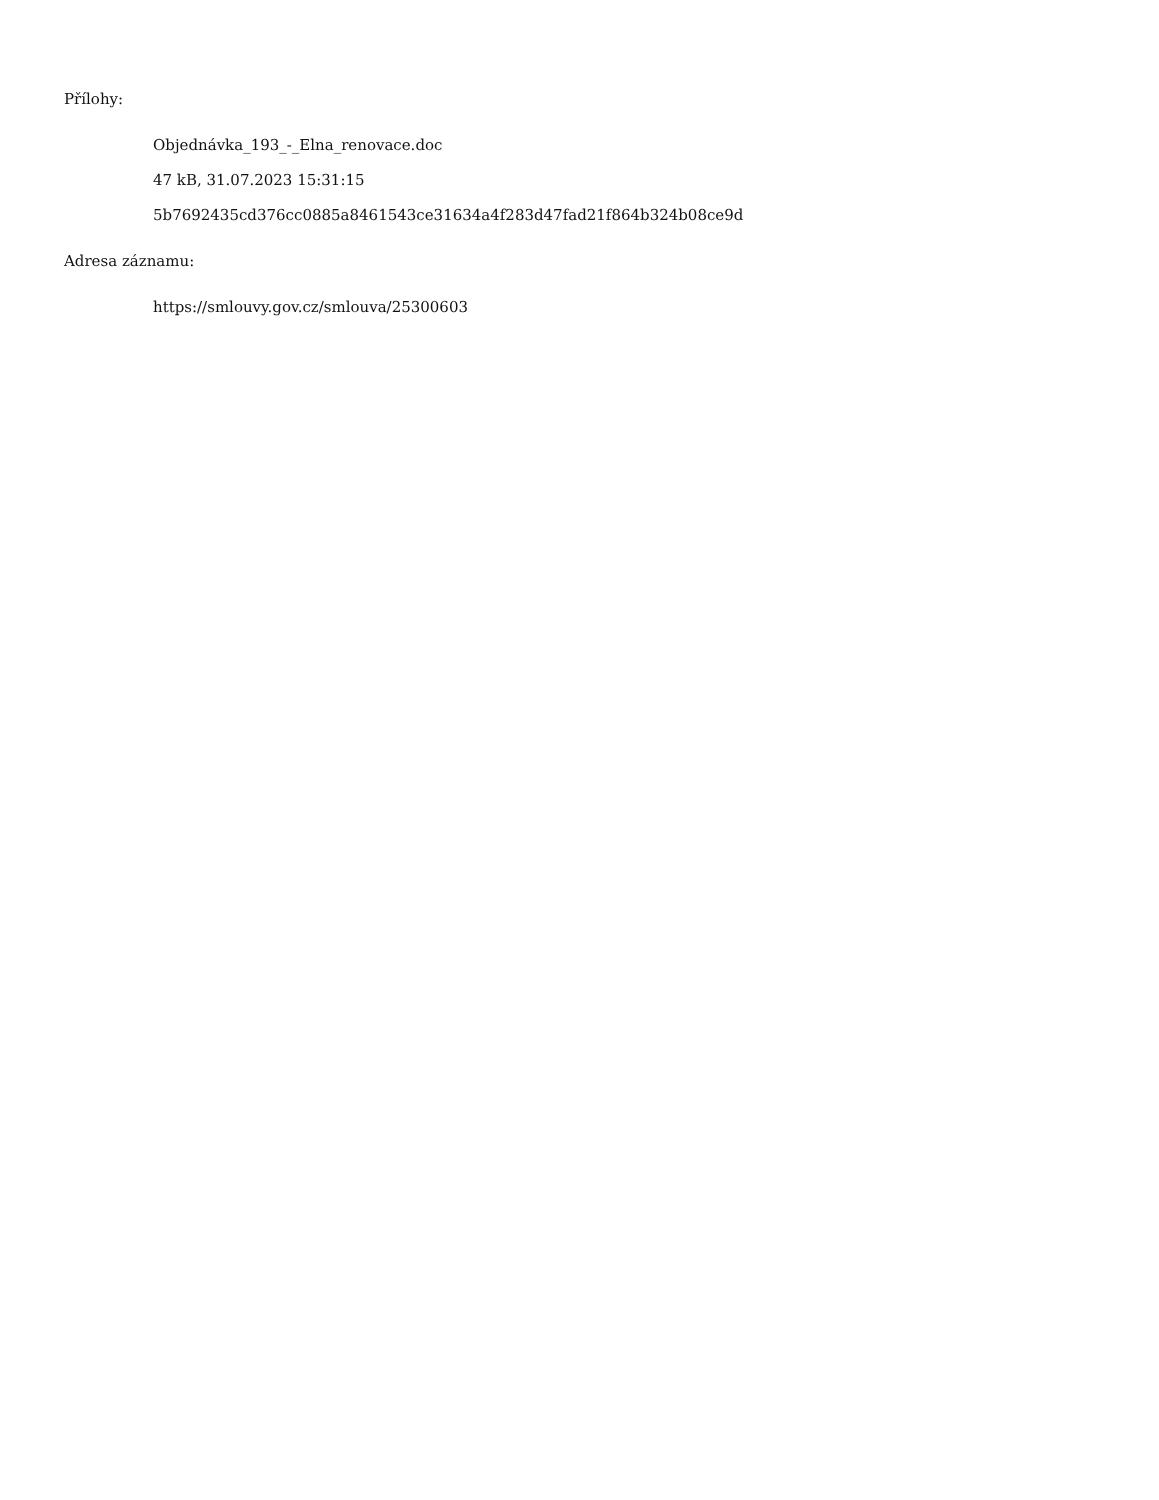Přílohy:
Objednávka_193_-_Elna_renovace.doc
47 kB, 31.07.2023 15:31:15
5b7692435cd376cc0885a8461543ce31634a4f283d47fad21f864b324b08ce9d
Adresa záznamu:
https://smlouvy.gov.cz/smlouva/25300603